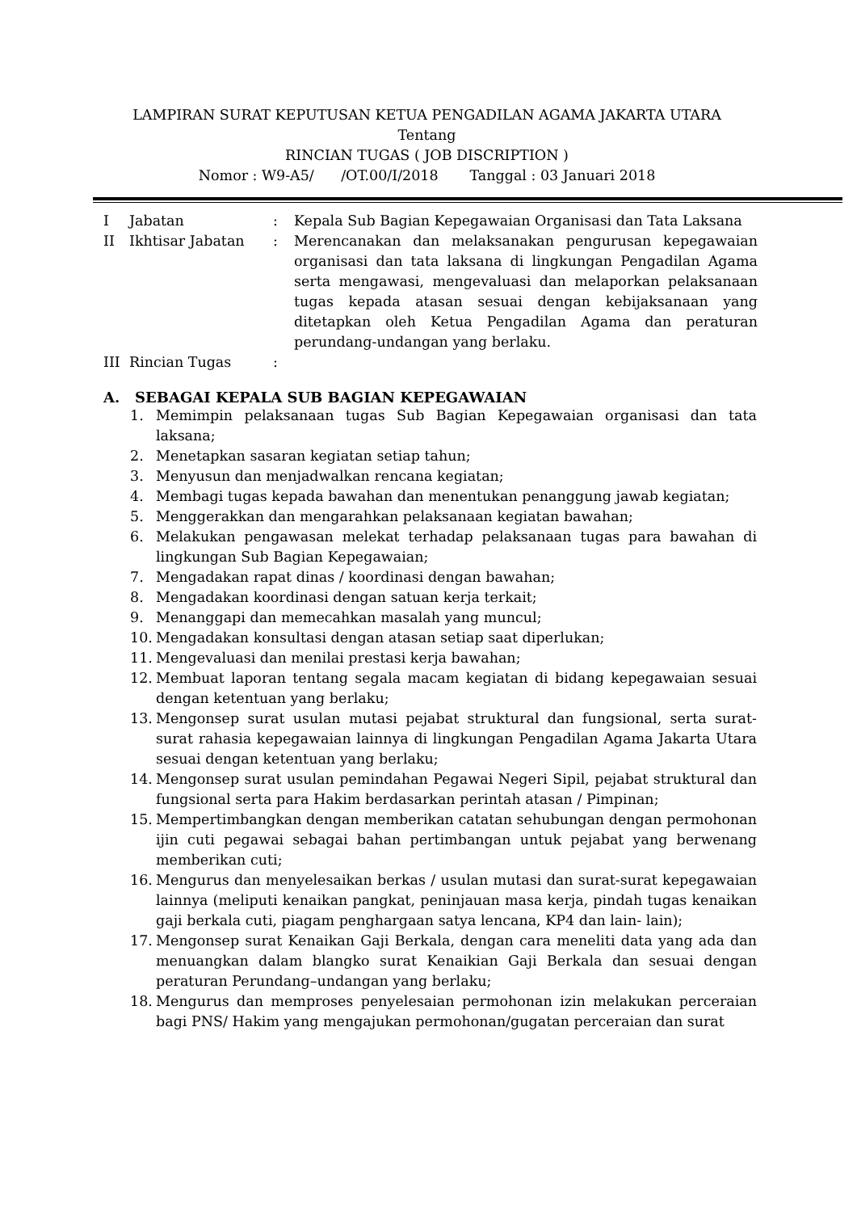LAMPIRAN SURAT KEPUTUSAN KETUA PENGADILAN AGAMA JAKARTA UTARA
Tentang
RINCIAN TUGAS ( JOB DISCRIPTION )
Nomor : W9-A5/ /OT.00/I/2018 Tanggal : 03 Januari 2018
| I | Jabatan | : | Kepala Sub Bagian Kepegawaian Organisasi dan Tata Laksana |
| II | Ikhtisar Jabatan | : | Merencanakan dan melaksanakan pengurusan kepegawaian organisasi dan tata laksana di lingkungan Pengadilan Agama serta mengawasi, mengevaluasi dan melaporkan pelaksanaan tugas kepada atasan sesuai dengan kebijaksanaan yang ditetapkan oleh Ketua Pengadilan Agama dan peraturan perundang-undangan yang berlaku. |
| III | Rincian Tugas | : | |
A. SEBAGAI KEPALA SUB BAGIAN KEPEGAWAIAN
1. Memimpin pelaksanaan tugas Sub Bagian Kepegawaian organisasi dan tata laksana;
2. Menetapkan sasaran kegiatan setiap tahun;
3. Menyusun dan menjadwalkan rencana kegiatan;
4. Membagi tugas kepada bawahan dan menentukan penanggung jawab kegiatan;
5. Menggerakkan dan mengarahkan pelaksanaan kegiatan bawahan;
6. Melakukan pengawasan melekat terhadap pelaksanaan tugas para bawahan di lingkungan Sub Bagian Kepegawaian;
7. Mengadakan rapat dinas / koordinasi dengan bawahan;
8. Mengadakan koordinasi dengan satuan kerja terkait;
9. Menanggapi dan memecahkan masalah yang muncul;
10. Mengadakan konsultasi dengan atasan setiap saat diperlukan;
11. Mengevaluasi dan menilai prestasi kerja bawahan;
12. Membuat laporan tentang segala macam kegiatan di bidang kepegawaian sesuai dengan ketentuan yang berlaku;
13. Mengonsep surat usulan mutasi pejabat struktural dan fungsional, serta surat-surat rahasia kepegawaian lainnya di lingkungan Pengadilan Agama Jakarta Utara sesuai dengan ketentuan yang berlaku;
14. Mengonsep surat usulan pemindahan Pegawai Negeri Sipil, pejabat struktural dan fungsional serta para Hakim berdasarkan perintah atasan / Pimpinan;
15. Mempertimbangkan dengan memberikan catatan sehubungan dengan permohonan ijin cuti pegawai sebagai bahan pertimbangan untuk pejabat yang berwenang memberikan cuti;
16. Mengurus dan menyelesaikan berkas / usulan mutasi dan surat-surat kepegawaian lainnya (meliputi kenaikan pangkat, peninjauan masa kerja, pindah tugas kenaikan gaji berkala cuti, piagam penghargaan satya lencana, KP4 dan lain- lain);
17. Mengonsep surat Kenaikan Gaji Berkala, dengan cara meneliti data yang ada dan menuangkan dalam blangko surat Kenaikian Gaji Berkala dan sesuai dengan peraturan Perundang–undangan yang berlaku;
18. Mengurus dan memproses penyelesaian permohonan izin melakukan perceraian bagi PNS/ Hakim yang mengajukan permohonan/gugatan perceraian dan surat